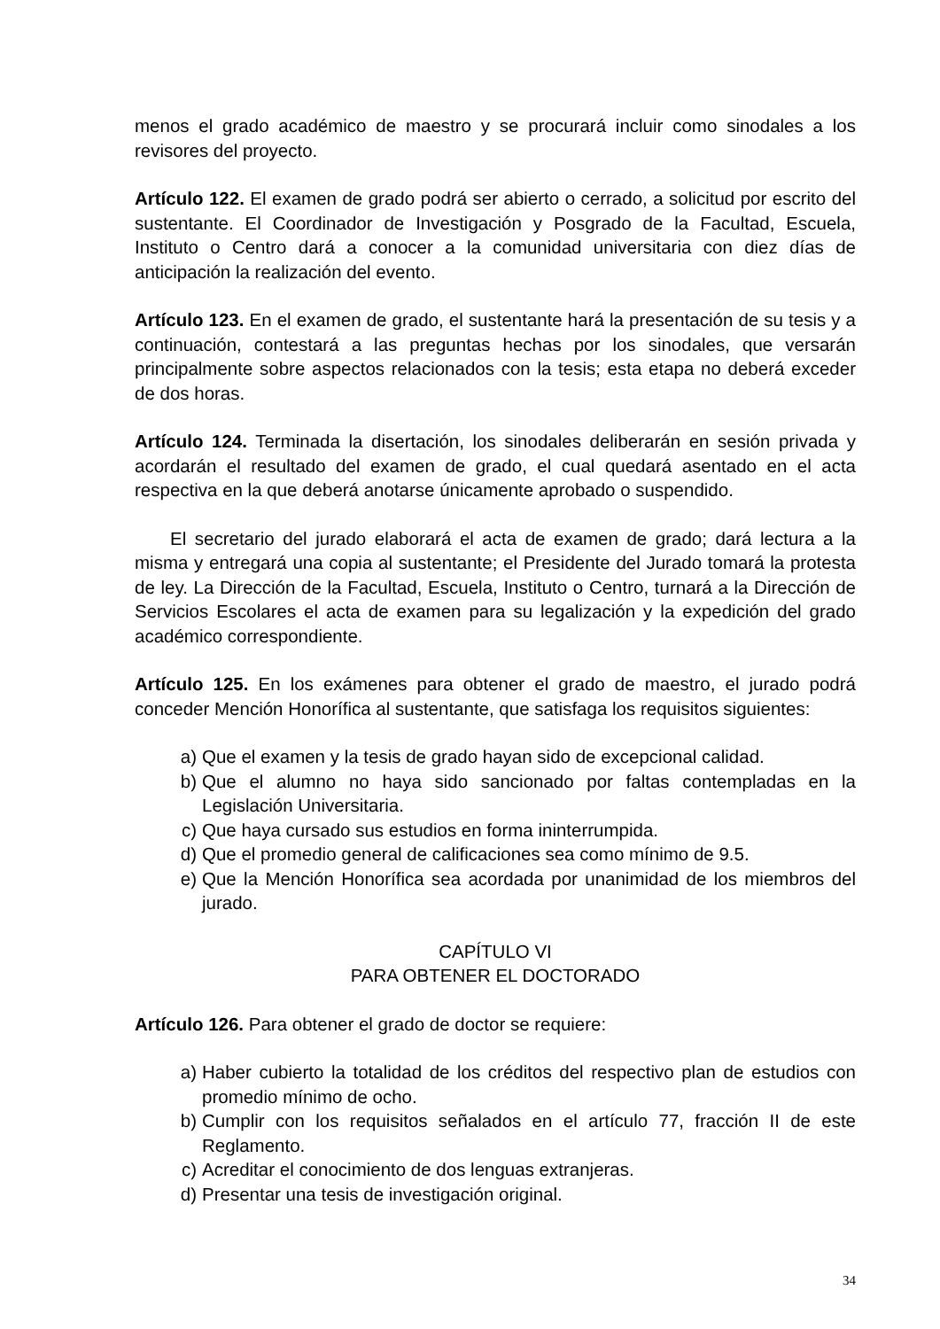menos el grado académico de maestro y se procurará incluir como sinodales a los revisores del proyecto.
Artículo 122. El examen de grado podrá ser abierto o cerrado, a solicitud por escrito del sustentante. El Coordinador de Investigación y Posgrado de la Facultad, Escuela, Instituto o Centro dará a conocer a la comunidad universitaria con diez días de anticipación la realización del evento.
Artículo 123. En el examen de grado, el sustentante hará la presentación de su tesis y a continuación, contestará a las preguntas hechas por los sinodales, que versarán principalmente sobre aspectos relacionados con la tesis; esta etapa no deberá exceder de dos horas.
Artículo 124. Terminada la disertación, los sinodales deliberarán en sesión privada y acordarán el resultado del examen de grado, el cual quedará asentado en el acta respectiva en la que deberá anotarse únicamente aprobado o suspendido.
El secretario del jurado elaborará el acta de examen de grado; dará lectura a la misma y entregará una copia al sustentante; el Presidente del Jurado tomará la protesta de ley. La Dirección de la Facultad, Escuela, Instituto o Centro, turnará a la Dirección de Servicios Escolares el acta de examen para su legalización y la expedición del grado académico correspondiente.
Artículo 125. En los exámenes para obtener el grado de maestro, el jurado podrá conceder Mención Honorífica al sustentante, que satisfaga los requisitos siguientes:
a) Que el examen y la tesis de grado hayan sido de excepcional calidad.
b) Que el alumno no haya sido sancionado por faltas contempladas en la Legislación Universitaria.
c) Que haya cursado sus estudios en forma ininterrumpida.
d) Que el promedio general de calificaciones sea como mínimo de 9.5.
e) Que la Mención Honorífica sea acordada por unanimidad de los miembros del jurado.
CAPÍTULO VI
PARA OBTENER EL DOCTORADO
Artículo 126. Para obtener el grado de doctor se requiere:
a) Haber cubierto la totalidad de los créditos del respectivo plan de estudios con promedio mínimo de ocho.
b) Cumplir con los requisitos señalados en el artículo 77, fracción II de este Reglamento.
c) Acreditar el conocimiento de dos lenguas extranjeras.
d) Presentar una tesis de investigación original.
34